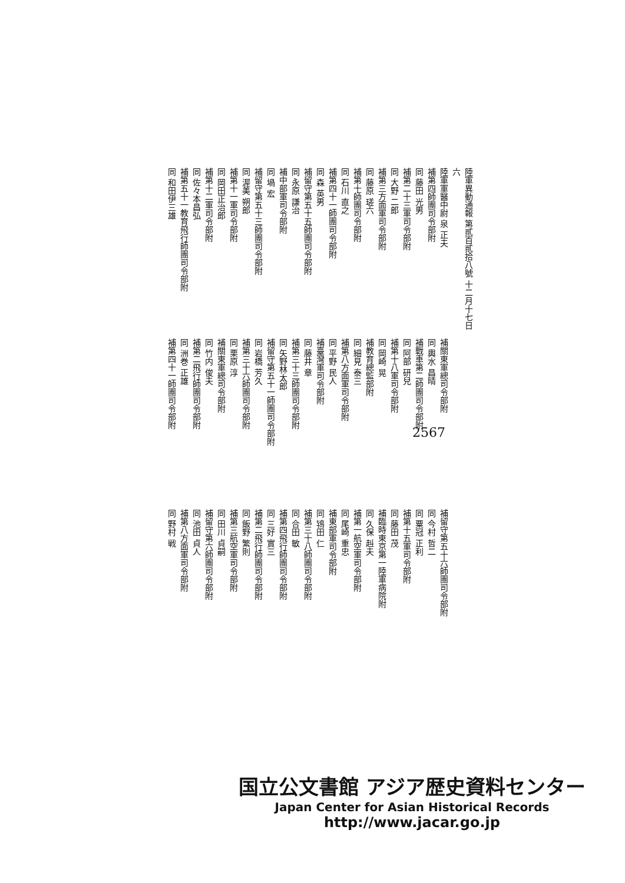陸軍異動通報 第貳百貳拾八號 十二月十七日 六
陸軍軍醫中尉 泉 正夫
補第四師團司令部附
同 藤田 光男
補第二十三軍司令部附
同 大野 二郎
補第三方面軍司令部附
同 藤原 瑳六
補第十師團司令部附
同 石川 直之
補第四十一師團司令部附
同 森 英男
補留守第五十五師團司令部附
同 永原 謙治
補中部軍司令部附
同 堝 宏
補留守第五十三師團司令部附
同 渥美 朔郎
補第十一軍司令部附
同 岡田正治郎
補第十二軍司令部附
同 佐々本昌弘
補第五十一教育飛行師團司令部附
同 和田伊三雄
補關東軍總司令部附
同 輿水 昌晴
補戰車第二師團司令部附
同 阿部 研兒
補第十八軍司令部附
同 岡崎 晃
補教育總監部附
同 細見 泰三
補第八方面軍司令部附
同 平野 民人
補臺灣軍司令部附
同 藤井 章
補第三十三師團司令部附
同 矢野林太郎
補留守第五十一師團司令部附
同 岩橋 芳久
補第三十六師團司令部附
同 栗原 淳
補關東軍總司令部附
同 竹内 俊夫
補第二飛行師團司令部附
同 洲巻 正雄
補第四十一師團司令部附
補留守第五十六師團司令部附
同 今村 哲二
同 粟冠 正利
補第十五軍司令部附
同 藤田 茂
補臨時東京第一陸軍病院附
同 久保 赳夫
補第一航空軍司令部附
同 尾崎 重忠
補東部軍司令部附
同 鴇田 仁
補第三十八師團司令部附
同 合田 敏
補第四飛行師團司令部附
同 三好 實三
補第二飛行師團司令部附
同 飯野 繁則
補第三航空軍司令部附
同 田川 貞嗣
補留守第六師團司令部附
同 池田 貞人
補第八方面軍司令部附
同 野村 戦
2567
国立公文書館 アジア歴史資料センター
Japan Center for Asian Historical Records
http://www.jacar.go.jp